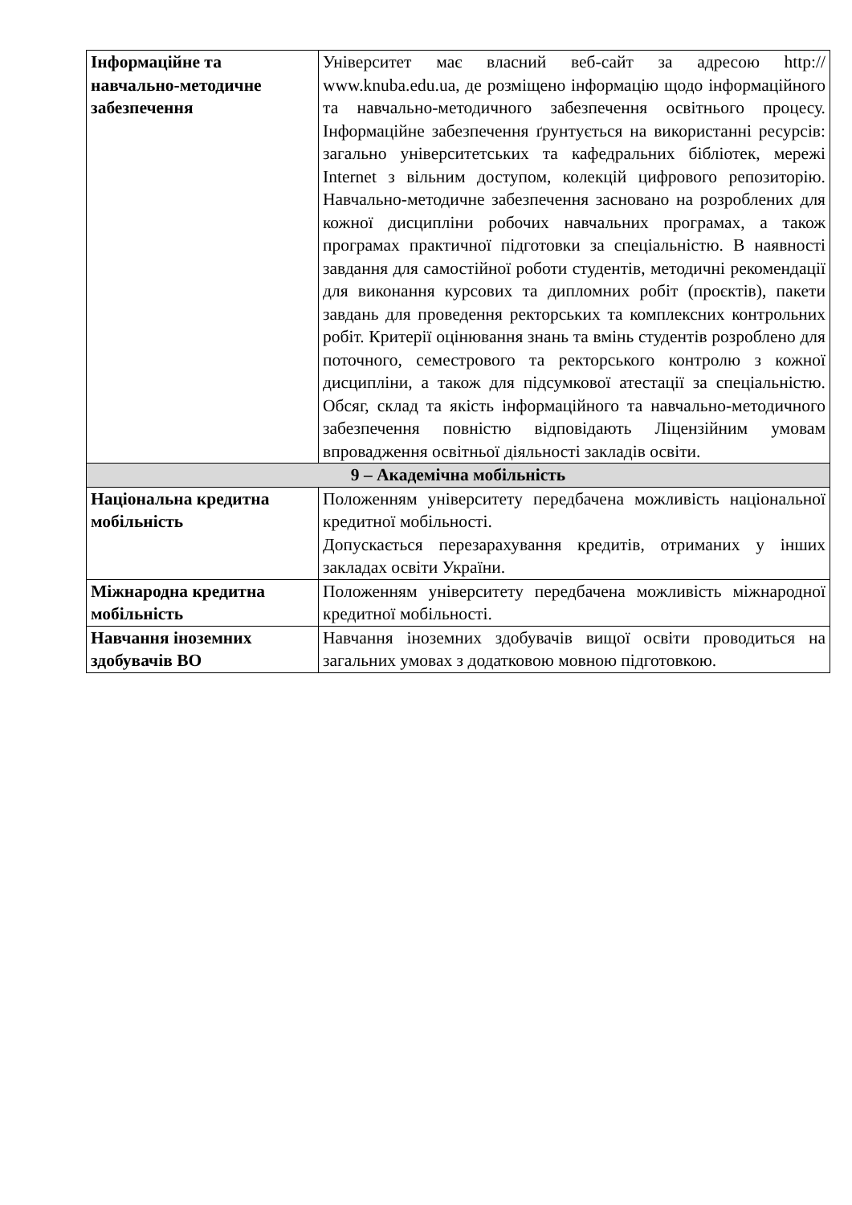| Інформаційне та навчально-методичне забезпечення | Університет має власний веб-сайт за адресою http:// www.knuba.edu.ua, де розміщено інформацію щодо інформаційного та навчально-методичного забезпечення освітнього процесу. Інформаційне забезпечення ґрунтується на використанні ресурсів: загально університетських та кафедральних бібліотек, мережі Internet з вільним доступом, колекцій цифрового репозиторію. Навчально-методичне забезпечення засновано на розроблених для кожної дисципліни робочих навчальних програмах, а також програмах практичної підготовки за спеціальністю. В наявності завдання для самостійної роботи студентів, методичні рекомендації для виконання курсових та дипломних робіт (проєктів), пакети завдань для проведення ректорських та комплексних контрольних робіт. Критерії оцінювання знань та вмінь студентів розроблено для поточного, семестрового та ректорського контролю з кожної дисципліни, а також для підсумкової атестації за спеціальністю. Обсяг, склад та якість інформаційного та навчально-методичного забезпечення повністю відповідають Ліцензійним умовам впровадження освітньої діяльності закладів освіти. |
| 9 – Академічна мобільність | |
| Національна кредитна мобільність | Положенням університету передбачена можливість національної кредитної мобільності. Допускається перезарахування кредитів, отриманих у інших закладах освіти України. |
| Міжнародна кредитна мобільність | Положенням університету передбачена можливість міжнародної кредитної мобільності. |
| Навчання іноземних здобувачів ВО | Навчання іноземних здобувачів вищої освіти проводиться на загальних умовах з додатковою мовною підготовкою. |